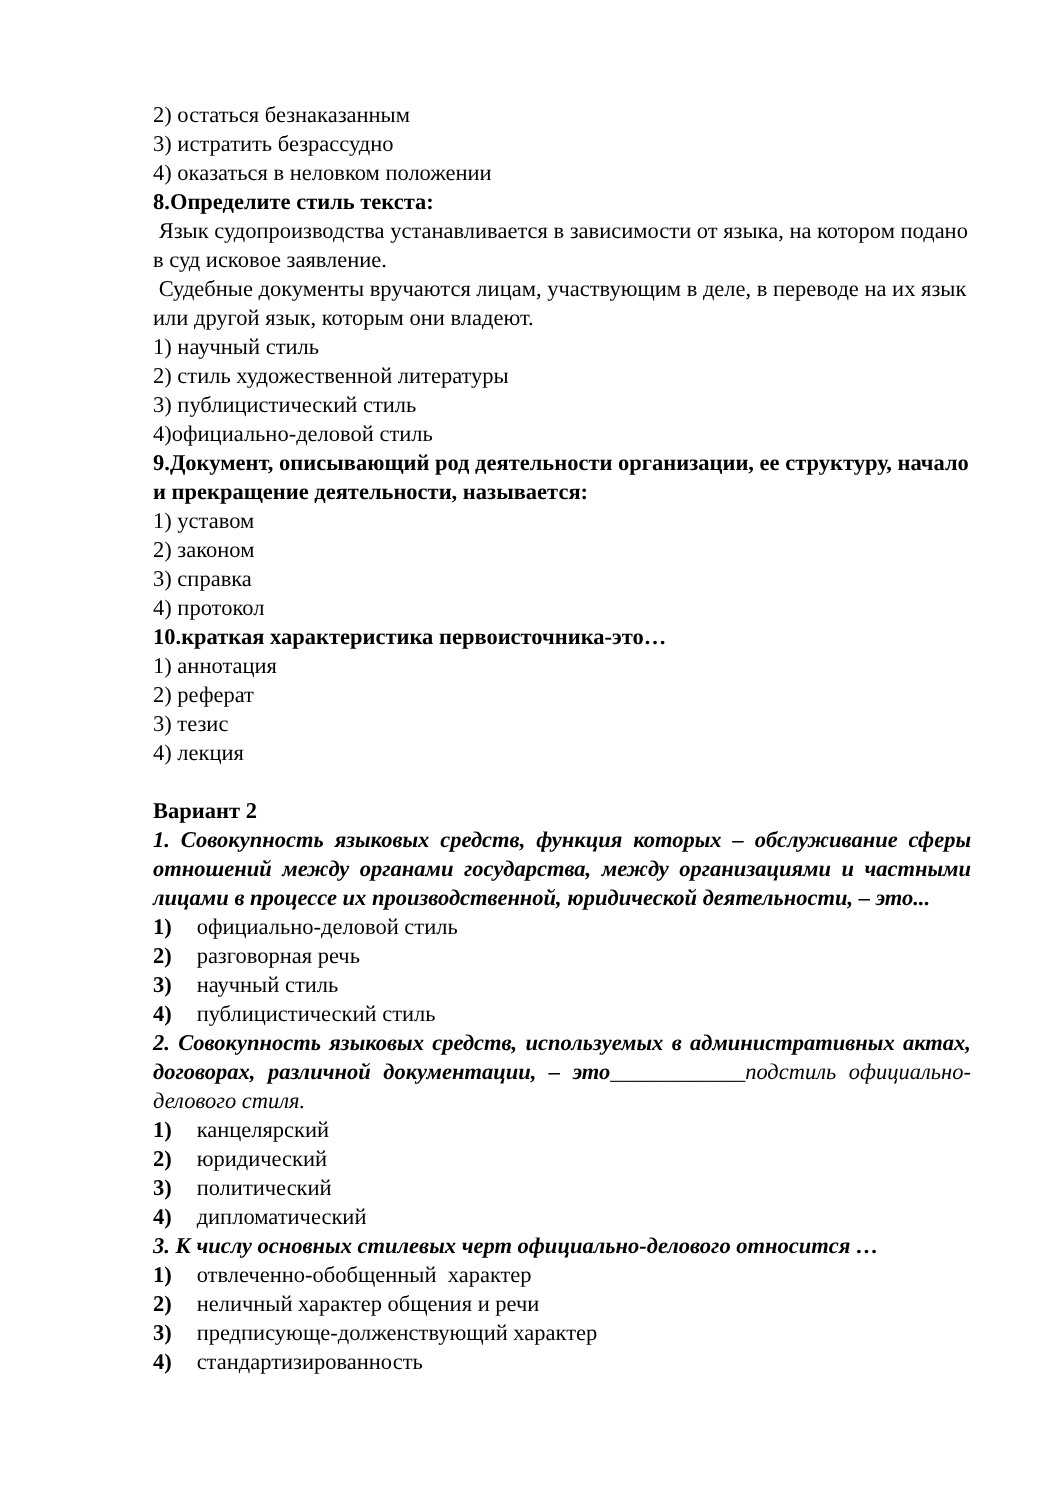2) остаться безнаказанным
3) истратить безрассудно
4) оказаться в неловком положении
8.Определите стиль текста:
Язык судопроизводства устанавливается в зависимости от языка, на котором подано в суд исковое заявление.
Судебные документы вручаются лицам, участвующим в деле, в переводе на их язык или другой язык, которым они владеют.
1) научный стиль
2) стиль художественной литературы
3) публицистический стиль
4)официально-деловой стиль
9.Документ, описывающий род деятельности организации, ее структуру, начало и прекращение деятельности, называется:
1) уставом
2) законом
3) справка
4) протокол
10.краткая характеристика первоисточника-это…
1) аннотация
2) реферат
3) тезис
4) лекция
Вариант 2
1. Совокупность языковых средств, функция которых – обслуживание сферы отношений между органами государства, между организациями и частными лицами в процессе их производственной, юридической деятельности, – это...
1) официально-деловой стиль
2) разговорная речь
3) научный стиль
4) публицистический стиль
2. Совокупность языковых средств, используемых в административных актах, договорах, различной документации, – это____________подстиль официально-делового стиля.
1) канцелярский
2) юридический
3) политический
4) дипломатический
3. К числу основных стилевых черт официально-делового относится …
1) отвлеченно-обобщенный характер
2) неличный характер общения и речи
3) предписующе-долженствующий характер
4) стандартизированность